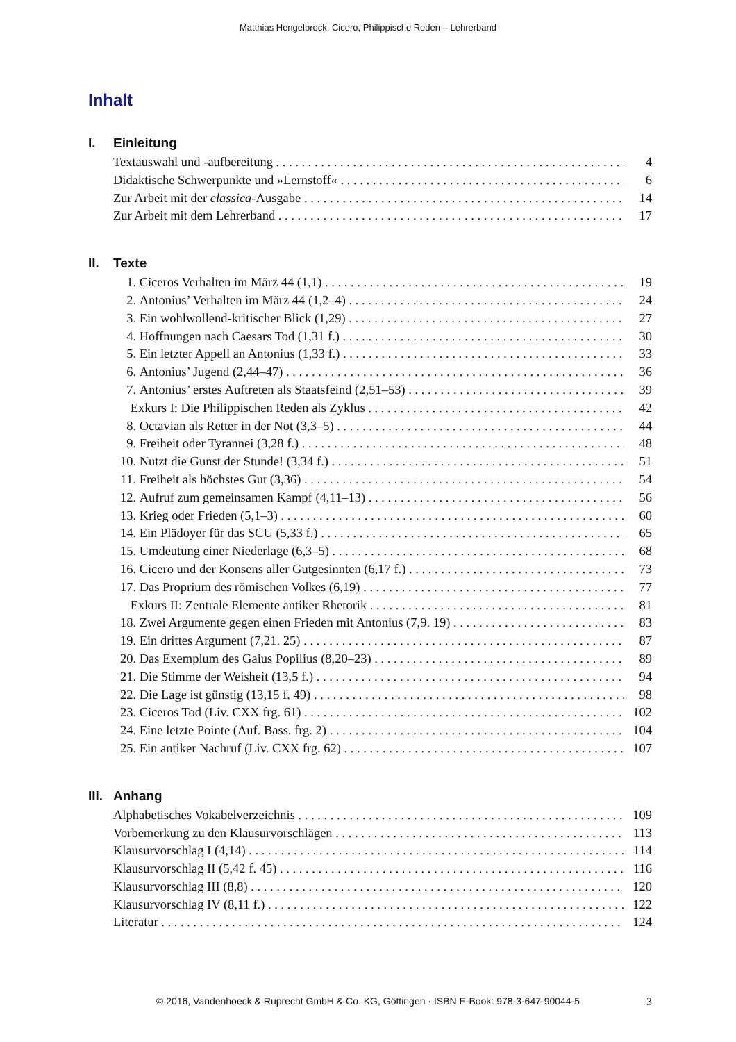Matthias Hengelbrock, Cicero, Philippische Reden – Lehrerband
Inhalt
I. Einleitung
Textauswahl und -aufbereitung 4
Didaktische Schwerpunkte und »Lernstoff« 6
Zur Arbeit mit der classica-Ausgabe 14
Zur Arbeit mit dem Lehrerband 17
II. Texte
1. Ciceros Verhalten im März 44 (1,1) 19
2. Antonius’ Verhalten im März 44 (1,2–4) 24
3. Ein wohlwollend-kritischer Blick (1,29) 27
4. Hoffnungen nach Caesars Tod (1,31 f.) 30
5. Ein letzter Appell an Antonius (1,33 f.) 33
6. Antonius’ Jugend (2,44–47) 36
7. Antonius’ erstes Auftreten als Staatsfeind (2,51–53) 39
Exkurs I: Die Philippischen Reden als Zyklus 42
8. Octavian als Retter in der Not (3,3–5) 44
9. Freiheit oder Tyrannei (3,28 f.) 48
10.
Nutzt die Gunst der Stunde! (3,34 f.) 51
11.
Freiheit als höchstes Gut (3,36) 54
12.
Aufruf zum gemeinsamen Kampf (4,11–13) 56
13.
Krieg oder Frieden (5,1–3) 60
14.
Ein Plädoyer für das SCU (5,33 f.) 65
15.
Umdeutung einer Niederlage (6,3–5) 68
16.
Cicero und der Konsens aller Gutgesinnten (6,17 f.) 73
17.
Das Proprium des römischen Volkes (6,19) 77
Exkurs II: Zentrale Elemente antiker Rhetorik 81
18.
Zwei Argumente gegen einen Frieden mit Antonius (7,9. 19) 83
19.
Ein drittes Argument (7,21. 25) 87
20.
Das Exemplum des Gaius Popilius (8,20–23) 89
21.
Die Stimme der Weisheit (13,5 f.) 94
22.
Die Lage ist günstig (13,15 f. 49) 98
23.
Ciceros Tod (Liv. CXX frg. 61) 102
24.
Eine letzte Pointe (Auf. Bass. frg. 2) 104
25.
Ein antiker Nachruf (Liv. CXX frg. 62) 107
III. Anhang
Alphabetisches Vokabelverzeichnis 109
Vorbemerkung zu den Klausurvorschlägen 113
Klausurvorschlag I (4,14) 114
Klausurvorschlag II (5,42 f. 45) 116
Klausurvorschlag III (8,8) 120
Klausurvorschlag IV (8,11 f.) 122
Literatur 124
© 2016, Vandenhoeck & Ruprecht GmbH & Co. KG, Göttingen · ISBN E-Book: 978-3-647-90044-5
3